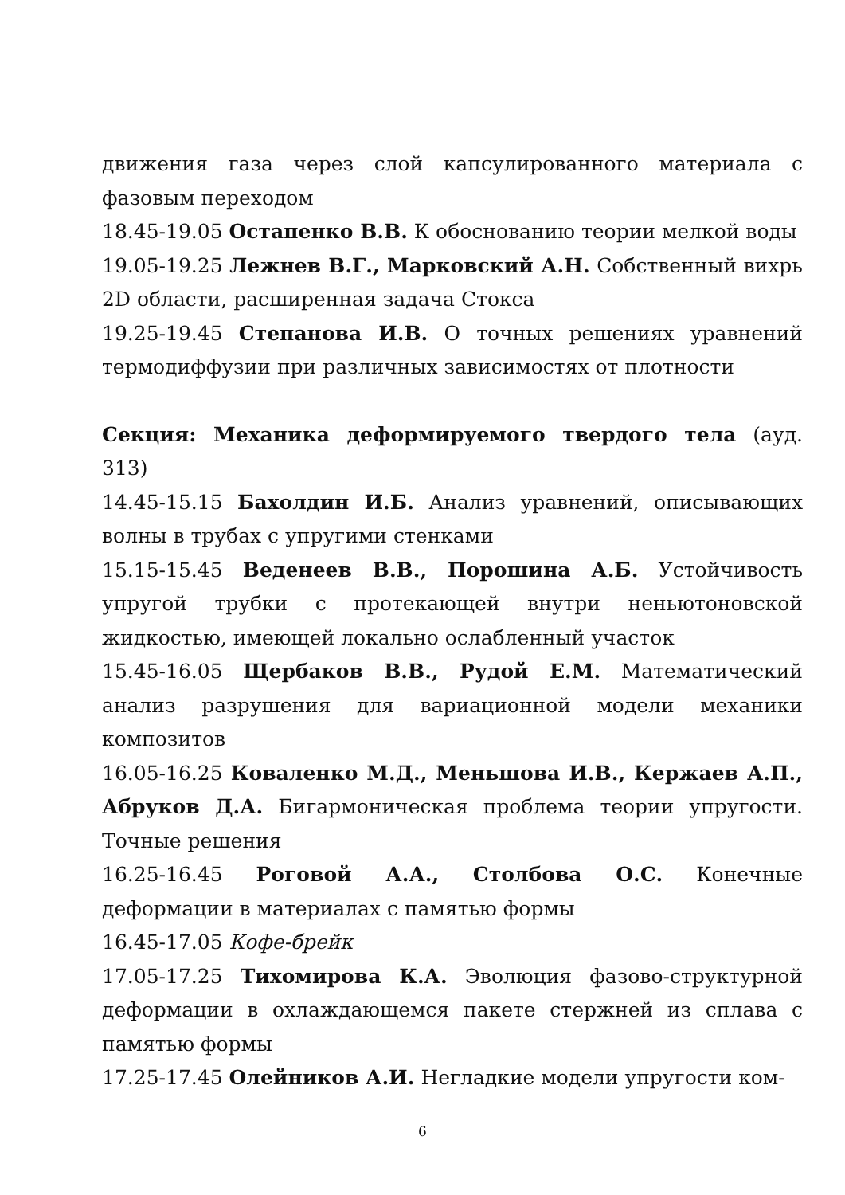движения газа через слой капсулированного материала с фазовым переходом
18.45-19.05 Остапенко В.В. К обоснованию теории мелкой воды
19.05-19.25 Лежнев В.Г., Марковский А.Н. Собственный вихрь 2D области, расширенная задача Стокса
19.25-19.45 Степанова И.В. О точных решениях уравнений термодиффузии при различных зависимостях от плотности
Секция: Механика деформируемого твердого тела (ауд. 313)
14.45-15.15 Бахолдин И.Б. Анализ уравнений, описывающих волны в трубах с упругими стенками
15.15-15.45 Веденеев В.В., Порошина А.Б. Устойчивость упругой трубки с протекающей внутри неньютоновской жидкостью, имеющей локально ослабленный участок
15.45-16.05 Щербаков В.В., Рудой Е.М. Математический анализ разрушения для вариационной модели механики композитов
16.05-16.25 Коваленко М.Д., Меньшова И.В., Кержаев А.П., Абруков Д.А. Бигармоническая проблема теории упругости. Точные решения
16.25-16.45 Роговой А.А., Столбова О.С. Конечные деформации в материалах с памятью формы
16.45-17.05 Кофе-брейк
17.05-17.25 Тихомирова К.А. Эволюция фазово-структурной деформации в охлаждающемся пакете стержней из сплава с памятью формы
17.25-17.45 Олейников А.И. Негладкие модели упругости ком-
6